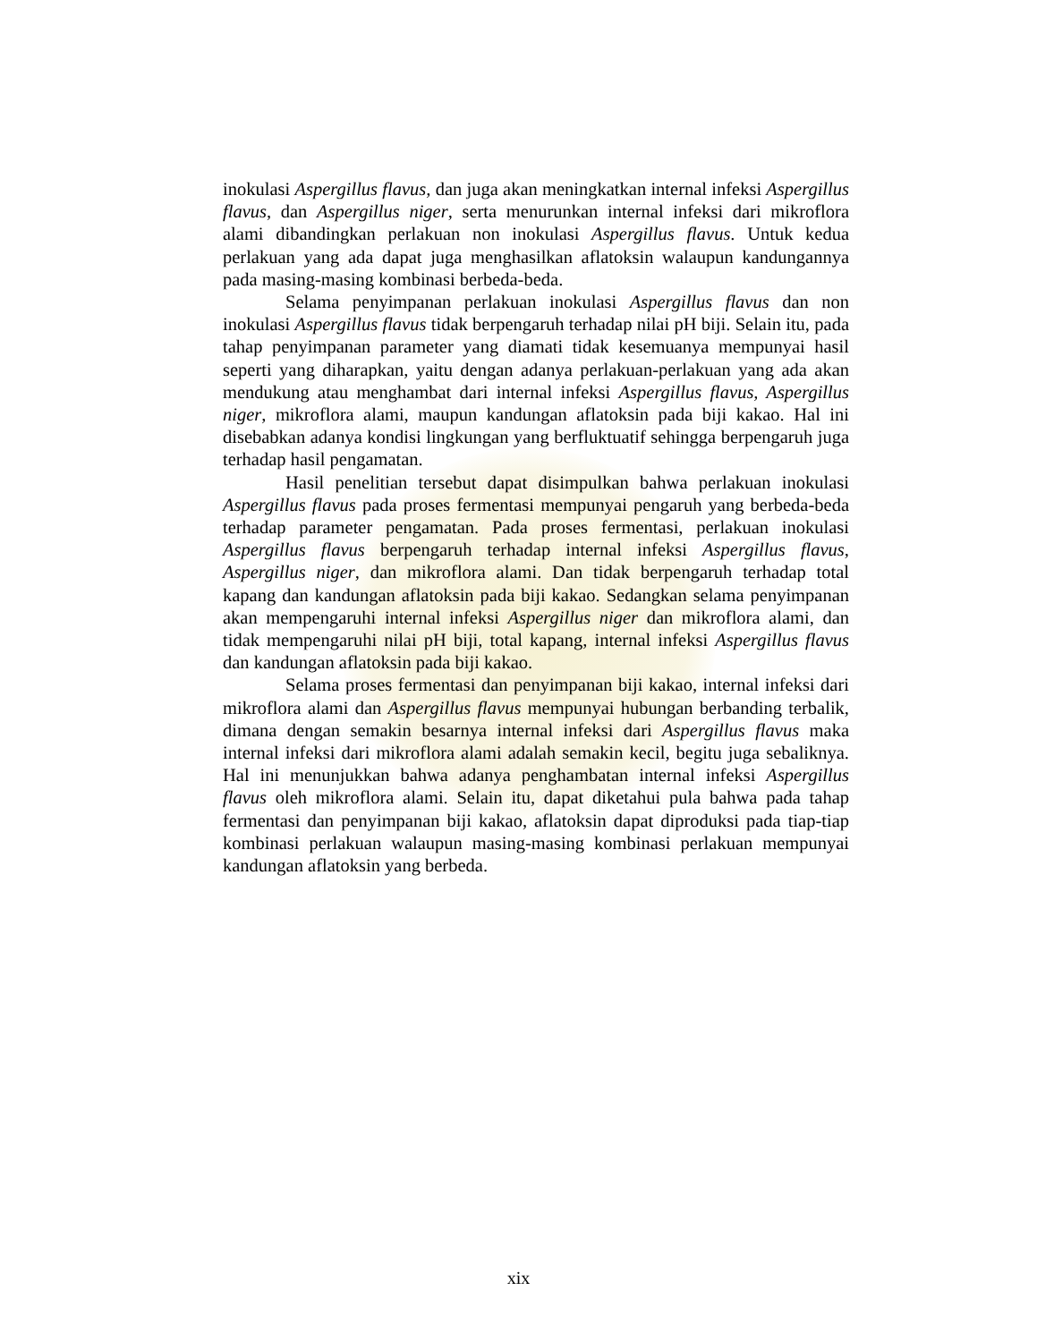inokulasi Aspergillus flavus, dan juga akan meningkatkan internal infeksi Aspergillus flavus, dan Aspergillus niger, serta menurunkan internal infeksi dari mikroflora alami dibandingkan perlakuan non inokulasi Aspergillus flavus. Untuk kedua perlakuan yang ada dapat juga menghasilkan aflatoksin walaupun kandungannya pada masing-masing kombinasi berbeda-beda.
Selama penyimpanan perlakuan inokulasi Aspergillus flavus dan non inokulasi Aspergillus flavus tidak berpengaruh terhadap nilai pH biji. Selain itu, pada tahap penyimpanan parameter yang diamati tidak kesemuanya mempunyai hasil seperti yang diharapkan, yaitu dengan adanya perlakuan-perlakuan yang ada akan mendukung atau menghambat dari internal infeksi Aspergillus flavus, Aspergillus niger, mikroflora alami, maupun kandungan aflatoksin pada biji kakao. Hal ini disebabkan adanya kondisi lingkungan yang berfluktuatif sehingga berpengaruh juga terhadap hasil pengamatan.
Hasil penelitian tersebut dapat disimpulkan bahwa perlakuan inokulasi Aspergillus flavus pada proses fermentasi mempunyai pengaruh yang berbeda-beda terhadap parameter pengamatan. Pada proses fermentasi, perlakuan inokulasi Aspergillus flavus berpengaruh terhadap internal infeksi Aspergillus flavus, Aspergillus niger, dan mikroflora alami. Dan tidak berpengaruh terhadap total kapang dan kandungan aflatoksin pada biji kakao. Sedangkan selama penyimpanan akan mempengaruhi internal infeksi Aspergillus niger dan mikroflora alami, dan tidak mempengaruhi nilai pH biji, total kapang, internal infeksi Aspergillus flavus dan kandungan aflatoksin pada biji kakao.
Selama proses fermentasi dan penyimpanan biji kakao, internal infeksi dari mikroflora alami dan Aspergillus flavus mempunyai hubungan berbanding terbalik, dimana dengan semakin besarnya internal infeksi dari Aspergillus flavus maka internal infeksi dari mikroflora alami adalah semakin kecil, begitu juga sebaliknya. Hal ini menunjukkan bahwa adanya penghambatan internal infeksi Aspergillus flavus oleh mikroflora alami. Selain itu, dapat diketahui pula bahwa pada tahap fermentasi dan penyimpanan biji kakao, aflatoksin dapat diproduksi pada tiap-tiap kombinasi perlakuan walaupun masing-masing kombinasi perlakuan mempunyai kandungan aflatoksin yang berbeda.
xix